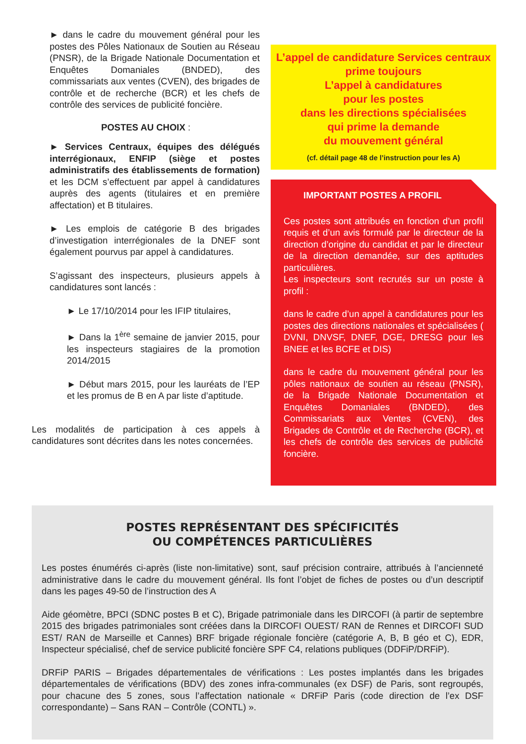► dans le cadre du mouvement général pour les postes des Pôles Nationaux de Soutien au Réseau (PNSR), de la Brigade Nationale Documentation et Enquêtes Domaniales (BNDED), des commissariats aux ventes (CVEN), des brigades de contrôle et de recherche (BCR) et les chefs de contrôle des services de publicité foncière.
POSTES AU CHOIX :
► Services Centraux, équipes des délégués interrégionaux, ENFIP (siège et postes administratifs des établissements de formation) et les DCM s’effectuent par appel à candidatures auprès des agents (titulaires et en première affectation) et B titulaires.
► Les emplois de catégorie B des brigades d’investigation interrégionales de la DNEF sont également pourvus par appel à candidatures.
S’agissant des inspecteurs, plusieurs appels à candidatures sont lancés :
► Le 17/10/2014 pour les IFIP titulaires,
► Dans la 1<sup>ère</sup> semaine de janvier 2015, pour les inspecteurs stagiaires de la promotion 2014/2015
► Début mars 2015, pour les lauréats de l’EP et les promus de B en A par liste d’aptitude.
Les modalités de participation à ces appels à candidatures sont décrites dans les notes concernées.
L’appel de candidature Services centraux prime toujours
L’appel à candidatures
pour les postes
dans les directions spécialisées
qui prime la demande
du mouvement général
(cf. détail page 48 de l’instruction pour les A)
IMPORTANT POSTES A PROFIL
Ces postes sont attribués en fonction d’un profil requis et d’un avis formulé par le directeur de la direction d’origine du candidat et par le directeur de la direction demandée, sur des aptitudes particulières.
Les inspecteurs sont recrutés sur un poste à profil :
dans le cadre d’un appel à candidatures pour les postes des directions nationales et spécialisées ( DVNI, DNVSF, DNEF, DGE, DRESG pour les BNEE et les BCFE et DIS)
dans le cadre du mouvement général pour les pôles nationaux de soutien au réseau (PNSR), de la Brigade Nationale Documentation et Enquêtes Domaniales (BNDED), des Commissariats aux Ventes (CVEN), des Brigades de Contrôle et de Recherche (BCR), et les chefs de contrôle des services de publicité foncière.
POSTES REPRÉSENTANT DES SPÉCIFICITÉS
OU COMPÉTENCES PARTICULIÈRES
Les postes énumérés ci-après (liste non-limitative) sont, sauf précision contraire, attribués à l’ancienneté administrative dans le cadre du mouvement général. Ils font l’objet de fiches de postes ou d’un descriptif dans les pages 49-50 de l’instruction des A
Aide géomètre, BPCI (SDNC postes B et C), Brigade patrimoniale dans les DIRCOFI (à partir de septembre 2015 des brigades patrimoniales sont créées dans la DIRCOFI OUEST/ RAN de Rennes et DIRCOFI SUD EST/ RAN de Marseille et Cannes) BRF brigade régionale foncière (catégorie A, B, B géo et C), EDR, Inspecteur spécialisé, chef de service publicité foncière SPF C4, relations publiques (DDFiP/DRFiP).
DRFiP PARIS – Brigades départementales de vérifications : Les postes implantés dans les brigades départementales de vérifications (BDV) des zones infra-communales (ex DSF) de Paris, sont regroupés, pour chacune des 5 zones, sous l’affectation nationale « DRFiP Paris (code direction de l’ex DSF correspondante) – Sans RAN – Contrôle (CONTL) ».